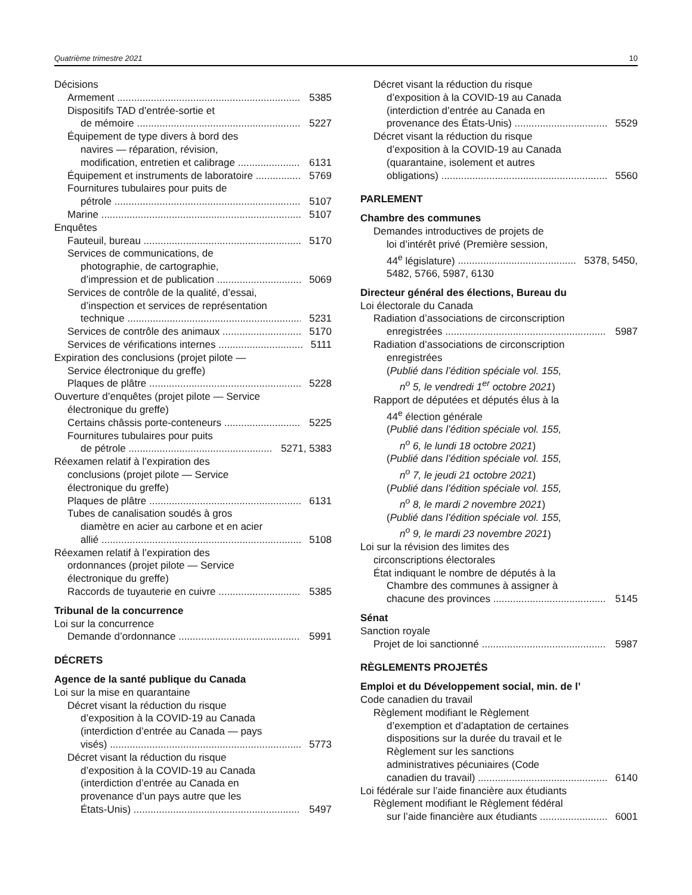Quatrième trimestre 2021 10
Décisions
Armement 5385
Dispositifs TAD d’entrée-sortie et
de mémoire 5227
Équipement de type divers à bord des
navires — réparation, révision,
modification, entretien et calibrage 6131
Équipement et instruments de laboratoire 5769
Fournitures tubulaires pour puits de
pétrole 5107
Marine 5107
Enquêtes
Fauteuil, bureau 5170
Services de communications, de
photographie, de cartographie,
d’impression et de publication 5069
Services de contrôle de la qualité, d’essai,
d’inspection et services de représentation
technique 5231
Services de contrôle des animaux 5170
Services de vérifications internes 5111
Expiration des conclusions (projet pilote —
Service électronique du greffe)
Plaques de plâtre 5228
Ouverture d’enquêtes (projet pilote — Service
électronique du greffe)
Certains châssis porte-conteneurs 5225
Fournitures tubulaires pour puits
de pétrole 5271, 5383
Réexamen relatif à l’expiration des
conclusions (projet pilote — Service
électronique du greffe)
Plaques de plâtre 6131
Tubes de canalisation soudés à gros
diamètre en acier au carbone et en acier
allié 5108
Réexamen relatif à l’expiration des
ordonnances (projet pilote — Service
électronique du greffe)
Raccords de tuyauterie en cuivre 5385
Tribunal de la concurrence
Loi sur la concurrence
Demande d’ordonnance 5991
DÉCRETS
Agence de la santé publique du Canada
Loi sur la mise en quarantaine
Décret visant la réduction du risque
d’exposition à la COVID-19 au Canada
(interdiction d’entrée au Canada — pays
visés) 5773
Décret visant la réduction du risque
d’exposition à la COVID-19 au Canada
(interdiction d’entrée au Canada en
provenance d’un pays autre que les
États-Unis) 5497
Décret visant la réduction du risque
d’exposition à la COVID-19 au Canada
(interdiction d’entrée au Canada en
provenance des États-Unis) 5529
Décret visant la réduction du risque
d’exposition à la COVID-19 au Canada
(quarantaine, isolement et autres
obligations) 5560
PARLEMENT
Chambre des communes
Demandes introductives de projets de
loi d’intérêt privé (Première session,
44<sup>e</sup> législature) 5378, 5450,
5482, 5766, 5987, 6130
Directeur général des élections, Bureau du
Loi électorale du Canada
Radiation d’associations de circonscription
enregistrées 5987
Radiation d’associations de circonscription
enregistrées
(Publié dans l’édition spéciale vol. 155,
n<sup>o</sup> 5, le vendredi 1<sup>er</sup> octobre 2021)
Rapport de députées et députés élus à la
44<sup>e</sup> élection générale
(Publié dans l’édition spéciale vol. 155,
n<sup>o</sup> 6, le lundi 18 octobre 2021)
(Publié dans l’édition spéciale vol. 155,
n<sup>o</sup> 7, le jeudi 21 octobre 2021)
(Publié dans l’édition spéciale vol. 155,
n<sup>o</sup> 8, le mardi 2 novembre 2021)
(Publié dans l’édition spéciale vol. 155,
n<sup>o</sup> 9, le mardi 23 novembre 2021)
Loi sur la révision des limites des
circonscriptions électorales
État indiquant le nombre de députés à la
Chambre des communes à assigner à
chacune des provinces 5145
Sénat
Sanction royale
Projet de loi sanctionné 5987
RÈGLEMENTS PROJETÉS
Emploi et du Développement social, min. de l’
Code canadien du travail
Règlement modifiant le Règlement
d’exemption et d’adaptation de certaines
dispositions sur la durée du travail et le
Règlement sur les sanctions
administratives pécuniaires (Code
canadien du travail) 6140
Loi fédérale sur l’aide financière aux étudiants
Règlement modifiant le Règlement fédéral
sur l’aide financière aux étudiants 6001